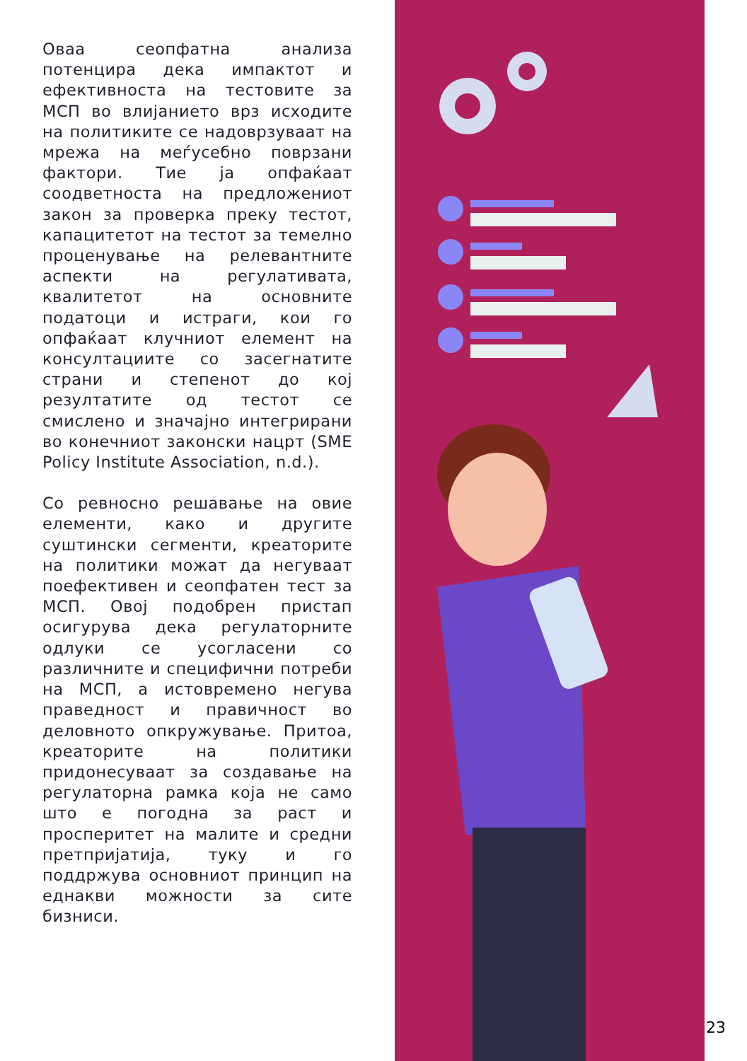Оваа сеопфатна анализа потенцира дека импактот и ефективноста на тестовите за МСП во влијанието врз исходите на политиките се надоврзуваат на мрежа на меѓусебно поврзани фактори. Тие ја опфаќаат соодветноста на предложениот закон за проверка преку тестот, капацитетот на тестот за темелно проценување на релевантните аспекти на регулативата, квалитетот на основните податоци и истраги, кои го опфаќаат клучниот елемент на консултациите со засегнатите страни и степенот до кој резултатите од тестот се смислено и значајно интегрирани во конечниот законски нацрт (SME Policy Institute Association, n.d.).
Со ревносно решавање на овие елементи, како и другите суштински сегменти, креаторите на политики можат да негуваат поефективен и сеопфатен тест за МСП. Овој подобрен пристап осигурува дека регулаторните одлуки се усогласени со различните и специфични потреби на МСП, а истовремено негува праведност и правичност во деловното опкружување. Притоа, креаторите на политики придонесуваат за создавање на регулаторна рамка која не само што е погодна за раст и просперитет на малите и средни претпријатија, туку и го поддржува основниот принцип на еднакви можности за сите бизниси.
23